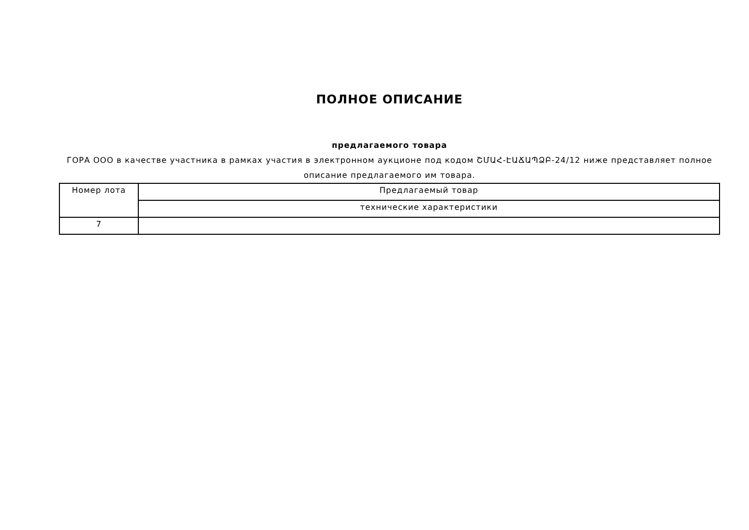ПОЛНОЕ ОПИСАНИЕ
предлагаемого товара
ГОРА ООО в качестве участника в рамках участия в электронном аукционе под кодом ՇՄԱՀ-ԷԱՃԱՊՁԲ-24/12 ниже представляет полное описание предлагаемого им товара.
| Номер лота | Предлагаемый товар |
| | технические характеристики |
| 7 | |